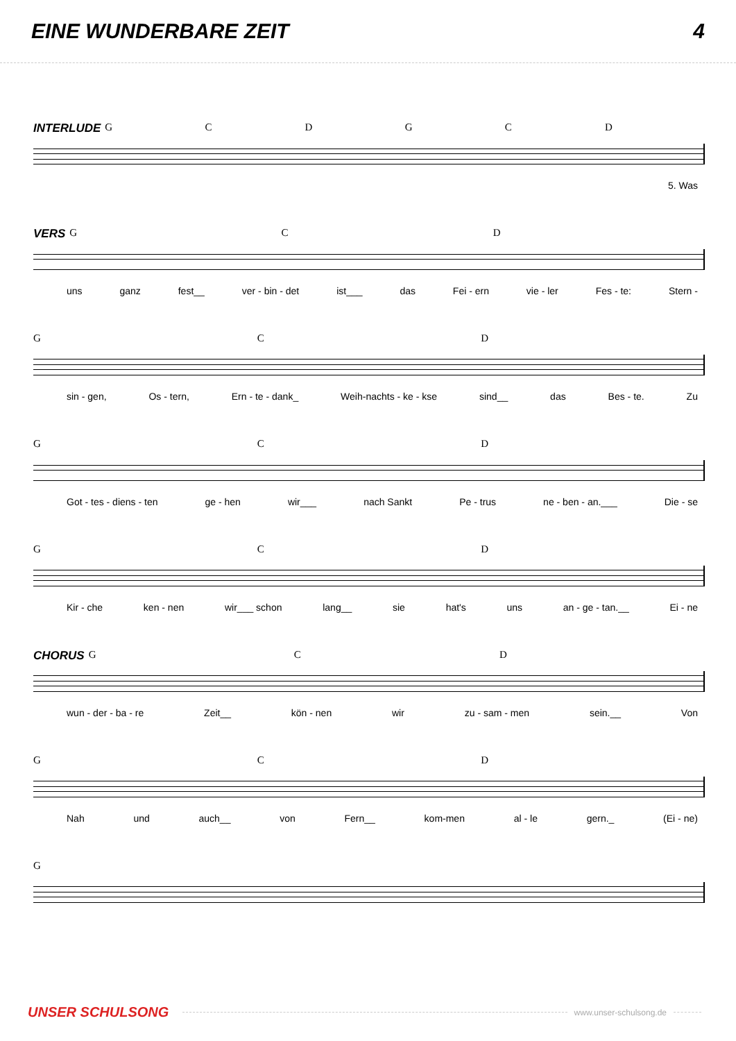EINE WUNDERBARE ZEIT 4
INTERLUDE GCDGCD
5. Was
VERS GCD
uns ganz fest__ ver - bin - det ist___ das Fei - ern vie - ler Fes - te: Stern -
GCD
sin - gen, Os - tern, Ern - te - dank_ Weih-nachts - ke - kse sind__ das Bes - te. Zu
GCD
Got - tes - diens - ten ge - hen wir___ nach Sankt Pe - trus ne - ben - an.___ Die - se
GCD
Kir - che ken - nen wir___ schon lang__ sie hat's uns an - ge - tan.__ Ei - ne
CHORUS GCD
wun - der - ba - re Zeit__ kön - nen wir zu - sam - men sein.__ Von
GCD
Nah und auch__ von Fern__ kom-men al - le gern._ (Ei - ne)
G
UNSER SCHULSONG www.unser-schulsong.de